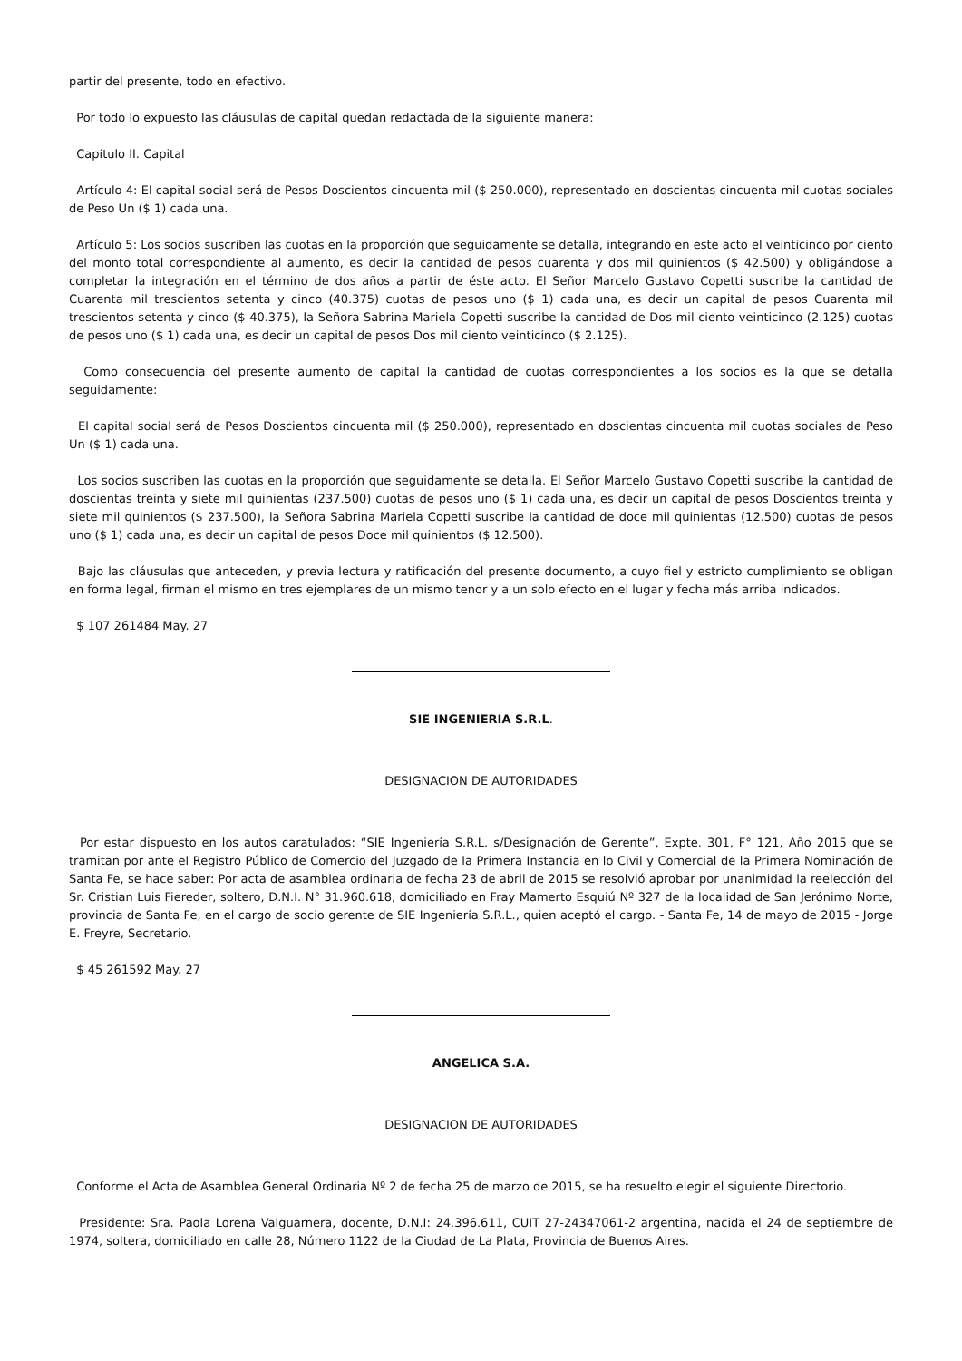partir del presente, todo en efectivo.
Por todo lo expuesto las cláusulas de capital quedan redactada de la siguiente manera:
Capítulo II. Capital
Artículo 4: El capital social será de Pesos Doscientos cincuenta mil ($ 250.000), representado en doscientas cincuenta mil cuotas sociales de Peso Un ($ 1) cada una.
Artículo 5: Los socios suscriben las cuotas en la proporción que seguidamente se detalla, integrando en este acto el veinticinco por ciento del monto total correspondiente al aumento, es decir la cantidad de pesos cuarenta y dos mil quinientos ($ 42.500) y obligándose a completar la integración en el término de dos años a partir de éste acto. El Señor Marcelo Gustavo Copetti suscribe la cantidad de Cuarenta mil trescientos setenta y cinco (40.375) cuotas de pesos uno ($ 1) cada una, es decir un capital de pesos Cuarenta mil trescientos setenta y cinco ($ 40.375), la Señora Sabrina Mariela Copetti suscribe la cantidad de Dos mil ciento veinticinco (2.125) cuotas de pesos uno ($ 1) cada una, es decir un capital de pesos Dos mil ciento veinticinco ($ 2.125).
Como consecuencia del presente aumento de capital la cantidad de cuotas correspondientes a los socios es la que se detalla seguidamente:
El capital social será de Pesos Doscientos cincuenta mil ($ 250.000), representado en doscientas cincuenta mil cuotas sociales de Peso Un ($ 1) cada una.
Los socios suscriben las cuotas en la proporción que seguidamente se detalla. El Señor Marcelo Gustavo Copetti suscribe la cantidad de doscientas treinta y siete mil quinientas (237.500) cuotas de pesos uno ($ 1) cada una, es decir un capital de pesos Doscientos treinta y siete mil quinientos ($ 237.500), la Señora Sabrina Mariela Copetti suscribe la cantidad de doce mil quinientas (12.500) cuotas de pesos uno ($ 1) cada una, es decir un capital de pesos Doce mil quinientos ($ 12.500).
Bajo las cláusulas que anteceden, y previa lectura y ratificación del presente documento, a cuyo fiel y estricto cumplimiento se obligan en forma legal, firman el mismo en tres ejemplares de un mismo tenor y a un solo efecto en el lugar y fecha más arriba indicados.
$ 107 261484 May. 27
SIE INGENIERIA S.R.L.
DESIGNACION DE AUTORIDADES
Por estar dispuesto en los autos caratulados: “SIE Ingeniería S.R.L. s/Designación de Gerente”, Expte. 301, F° 121, Año 2015 que se tramitan por ante el Registro Público de Comercio del Juzgado de la Primera Instancia en lo Civil y Comercial de la Primera Nominación de Santa Fe, se hace saber: Por acta de asamblea ordinaria de fecha 23 de abril de 2015 se resolvió aprobar por unanimidad la reelección del Sr. Cristian Luis Fiereder, soltero, D.N.I. N° 31.960.618, domiciliado en Fray Mamerto Esquiú Nº 327 de la localidad de San Jerónimo Norte, provincia de Santa Fe, en el cargo de socio gerente de SIE Ingeniería S.R.L., quien aceptó el cargo. - Santa Fe, 14 de mayo de 2015 - Jorge E. Freyre, Secretario.
$ 45 261592 May. 27
ANGELICA S.A.
DESIGNACION DE AUTORIDADES
Conforme el Acta de Asamblea General Ordinaria Nº 2 de fecha 25 de marzo de 2015, se ha resuelto elegir el siguiente Directorio.
Presidente: Sra. Paola Lorena Valguarnera, docente, D.N.I: 24.396.611, CUIT 27-24347061-2 argentina, nacida el 24 de septiembre de 1974, soltera, domiciliado en calle 28, Número 1122 de la Ciudad de La Plata, Provincia de Buenos Aires.